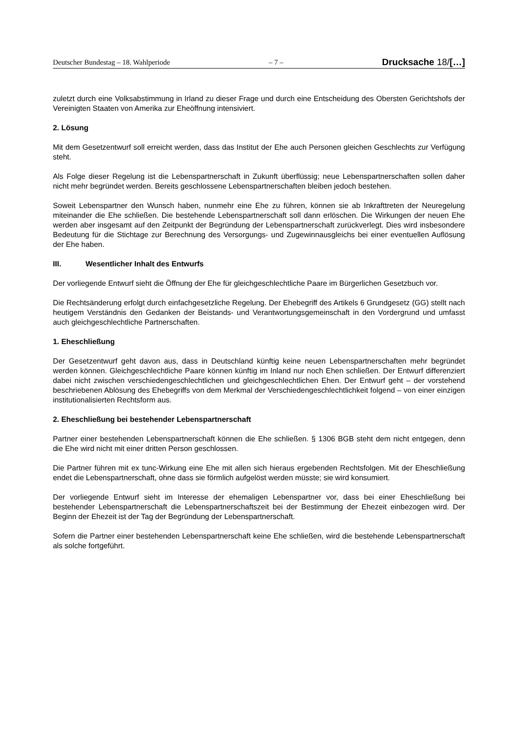Deutscher Bundestag – 18. Wahlperiode – 7 – Drucksache 18/[…]
zuletzt durch eine Volksabstimmung in Irland zu dieser Frage und durch eine Entscheidung des Obersten Gerichtshofs der Vereinigten Staaten von Amerika zur Eheöffnung intensiviert.
2. Lösung
Mit dem Gesetzentwurf soll erreicht werden, dass das Institut der Ehe auch Personen gleichen Geschlechts zur Verfügung steht.
Als Folge dieser Regelung ist die Lebenspartnerschaft in Zukunft überflüssig; neue Lebenspartnerschaften sollen daher nicht mehr begründet werden. Bereits geschlossene Lebenspartnerschaften bleiben jedoch bestehen.
Soweit Lebenspartner den Wunsch haben, nunmehr eine Ehe zu führen, können sie ab Inkrafttreten der Neuregelung miteinander die Ehe schließen. Die bestehende Lebenspartnerschaft soll dann erlöschen. Die Wirkungen der neuen Ehe werden aber insgesamt auf den Zeitpunkt der Begründung der Lebenspartnerschaft zurückverlegt. Dies wird insbesondere Bedeutung für die Stichtage zur Berechnung des Versorgungs- und Zugewinnausgleichs bei einer eventuellen Auflösung der Ehe haben.
III. Wesentlicher Inhalt des Entwurfs
Der vorliegende Entwurf sieht die Öffnung der Ehe für gleichgeschlechtliche Paare im Bürgerlichen Gesetzbuch vor.
Die Rechtsänderung erfolgt durch einfachgesetzliche Regelung. Der Ehebegriff des Artikels 6 Grundgesetz (GG) stellt nach heutigem Verständnis den Gedanken der Beistands- und Verantwortungsgemeinschaft in den Vordergrund und umfasst auch gleichgeschlechtliche Partnerschaften.
1. Eheschließung
Der Gesetzentwurf geht davon aus, dass in Deutschland künftig keine neuen Lebenspartnerschaften mehr begründet werden können. Gleichgeschlechtliche Paare können künftig im Inland nur noch Ehen schließen. Der Entwurf differenziert dabei nicht zwischen verschiedengeschlechtlichen und gleichgeschlechtlichen Ehen. Der Entwurf geht – der vorstehend beschriebenen Ablösung des Ehebegriffs von dem Merkmal der Verschiedengeschlechtlichkeit folgend – von einer einzigen institutionalisierten Rechtsform aus.
2. Eheschließung bei bestehender Lebenspartnerschaft
Partner einer bestehenden Lebenspartnerschaft können die Ehe schließen. § 1306 BGB steht dem nicht entgegen, denn die Ehe wird nicht mit einer dritten Person geschlossen.
Die Partner führen mit ex tunc-Wirkung eine Ehe mit allen sich hieraus ergebenden Rechtsfolgen. Mit der Eheschließung endet die Lebenspartnerschaft, ohne dass sie förmlich aufgelöst werden müsste; sie wird konsumiert.
Der vorliegende Entwurf sieht im Interesse der ehemaligen Lebenspartner vor, dass bei einer Eheschließung bei bestehender Lebenspartnerschaft die Lebenspartnerschaftszeit bei der Bestimmung der Ehezeit einbezogen wird. Der Beginn der Ehezeit ist der Tag der Begründung der Lebenspartnerschaft.
Sofern die Partner einer bestehenden Lebenspartnerschaft keine Ehe schließen, wird die bestehende Lebenspartnerschaft als solche fortgeführt.